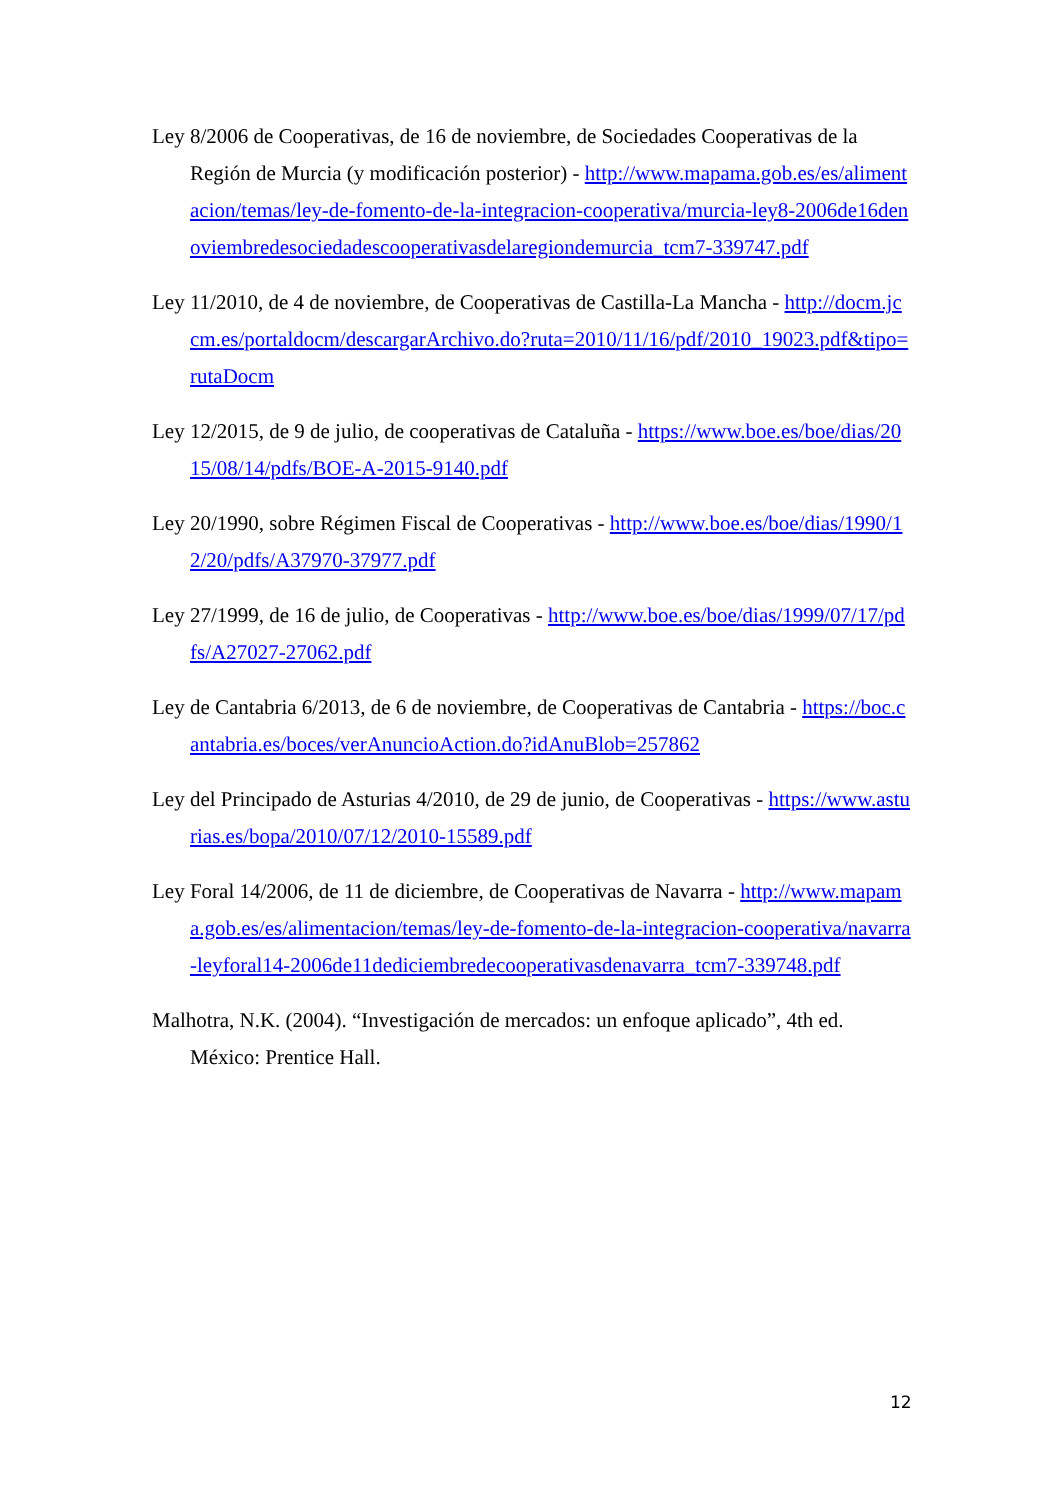Ley 8/2006 de Cooperativas, de 16 de noviembre, de Sociedades Cooperativas de la Región de Murcia (y modificación posterior) - http://www.mapama.gob.es/es/alimentacion/temas/ley-de-fomento-de-la-integracion-cooperativa/murcia-ley8-2006de16denoviembredesociedadescooperativasdelaregiondemurcia_tcm7-339747.pdf
Ley 11/2010, de 4 de noviembre, de Cooperativas de Castilla-La Mancha - http://docm.jccm.es/portaldocm/descargarArchivo.do?ruta=2010/11/16/pdf/2010_19023.pdf&tipo=rutaDocm
Ley 12/2015, de 9 de julio, de cooperativas de Cataluña - https://www.boe.es/boe/dias/2015/08/14/pdfs/BOE-A-2015-9140.pdf
Ley 20/1990, sobre Régimen Fiscal de Cooperativas - http://www.boe.es/boe/dias/1990/12/20/pdfs/A37970-37977.pdf
Ley 27/1999, de 16 de julio, de Cooperativas - http://www.boe.es/boe/dias/1999/07/17/pdfs/A27027-27062.pdf
Ley de Cantabria 6/2013, de 6 de noviembre, de Cooperativas de Cantabria - https://boc.cantabria.es/boces/verAnuncioAction.do?idAnuBlob=257862
Ley del Principado de Asturias 4/2010, de 29 de junio, de Cooperativas - https://www.asturias.es/bopa/2010/07/12/2010-15589.pdf
Ley Foral 14/2006, de 11 de diciembre, de Cooperativas de Navarra - http://www.mapama.gob.es/es/alimentacion/temas/ley-de-fomento-de-la-integracion-cooperativa/navarra-leyforal14-2006de11dediciembredecooperativasdenavarra_tcm7-339748.pdf
Malhotra, N.K. (2004). “Investigación de mercados: un enfoque aplicado”, 4th ed. México: Prentice Hall.
12